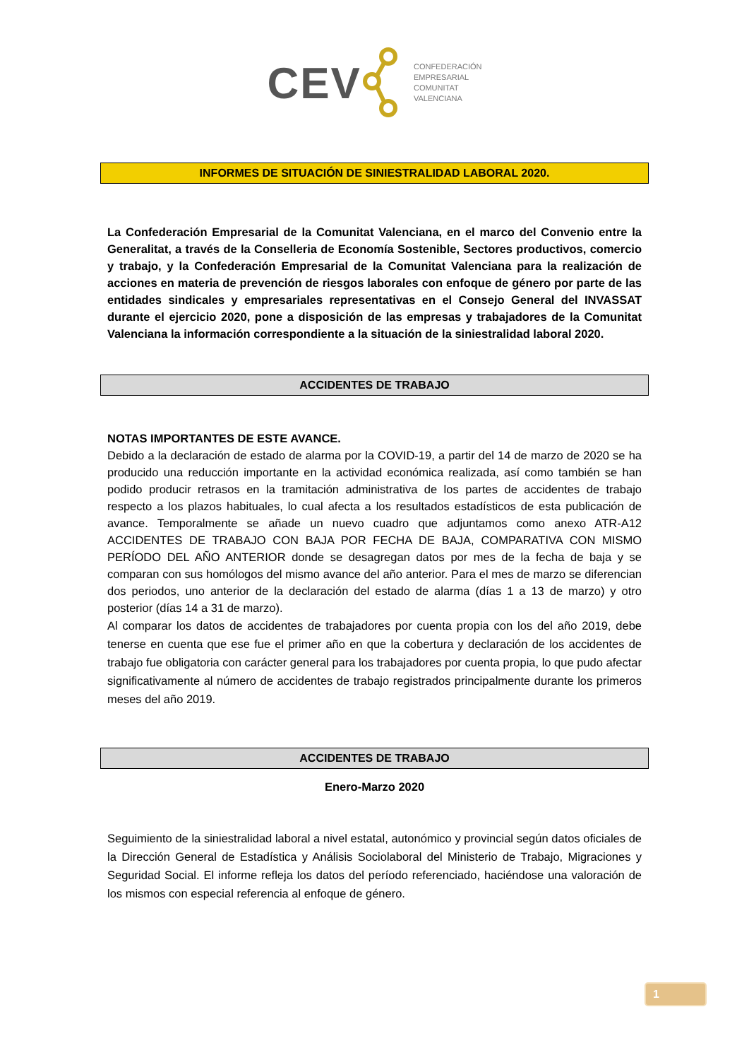CEV
CONFEDERACIÓN
EMPRESARIAL
COMUNITAT
VALENCIANA
INFORMES DE SITUACIÓN DE SINIESTRALIDAD LABORAL 2020.
La Confederación Empresarial de la Comunitat Valenciana, en el marco del Convenio entre la Generalitat, a través de la Conselleria de Economía Sostenible, Sectores productivos, comercio y trabajo, y la Confederación Empresarial de la Comunitat Valenciana para la realización de acciones en materia de prevención de riesgos laborales con enfoque de género por parte de las entidades sindicales y empresariales representativas en el Consejo General del INVASSAT durante el ejercicio 2020, pone a disposición de las empresas y trabajadores de la Comunitat Valenciana la información correspondiente a la situación de la siniestralidad laboral 2020.
ACCIDENTES DE TRABAJO
NOTAS IMPORTANTES DE ESTE AVANCE.
Debido a la declaración de estado de alarma por la COVID-19, a partir del 14 de marzo de 2020 se ha producido una reducción importante en la actividad económica realizada, así como también se han podido producir retrasos en la tramitación administrativa de los partes de accidentes de trabajo respecto a los plazos habituales, lo cual afecta a los resultados estadísticos de esta publicación de avance. Temporalmente se añade un nuevo cuadro que adjuntamos como anexo ATR-A12 ACCIDENTES DE TRABAJO CON BAJA POR FECHA DE BAJA, COMPARATIVA CON MISMO PERÍODO DEL AÑO ANTERIOR donde se desagregan datos por mes de la fecha de baja y se comparan con sus homólogos del mismo avance del año anterior. Para el mes de marzo se diferencian dos periodos, uno anterior de la declaración del estado de alarma (días 1 a 13 de marzo) y otro posterior (días 14 a 31 de marzo).
Al comparar los datos de accidentes de trabajadores por cuenta propia con los del año 2019, debe tenerse en cuenta que ese fue el primer año en que la cobertura y declaración de los accidentes de trabajo fue obligatoria con carácter general para los trabajadores por cuenta propia, lo que pudo afectar significativamente al número de accidentes de trabajo registrados principalmente durante los primeros meses del año 2019.
ACCIDENTES DE TRABAJO
Enero-Marzo 2020
Seguimiento de la siniestralidad laboral a nivel estatal, autonómico y provincial según datos oficiales de la Dirección General de Estadística y Análisis Sociolaboral del Ministerio de Trabajo, Migraciones y Seguridad Social. El informe refleja los datos del período referenciado, haciéndose una valoración de los mismos con especial referencia al enfoque de género.
1